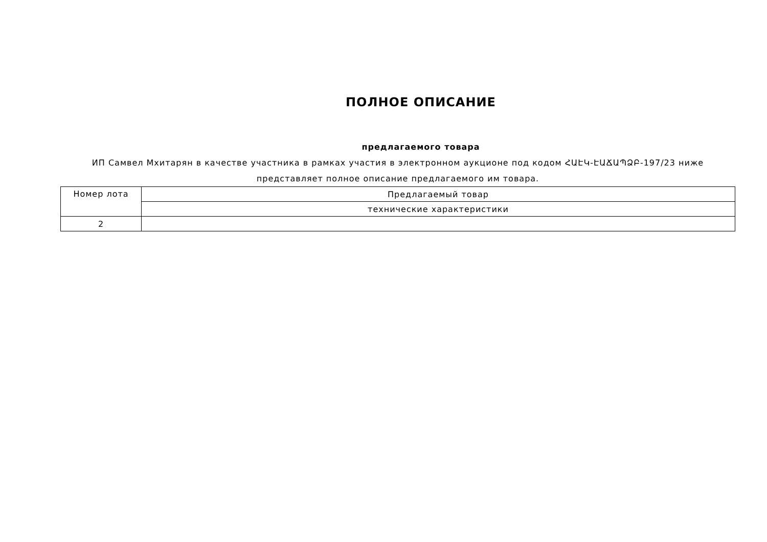ПОЛНОЕ ОПИСАНИЕ
предлагаемого товара
ИП Самвел Мхитарян в качестве участника в рамках участия в электронном аукционе под кодом ՀԱԷԿ-ԷԱՃԱՊՁԲ-197/23 ниже представляет полное описание предлагаемого им товара.
| Номер лота | Предлагаемый товар |
| | технические характеристики |
| 2 | |